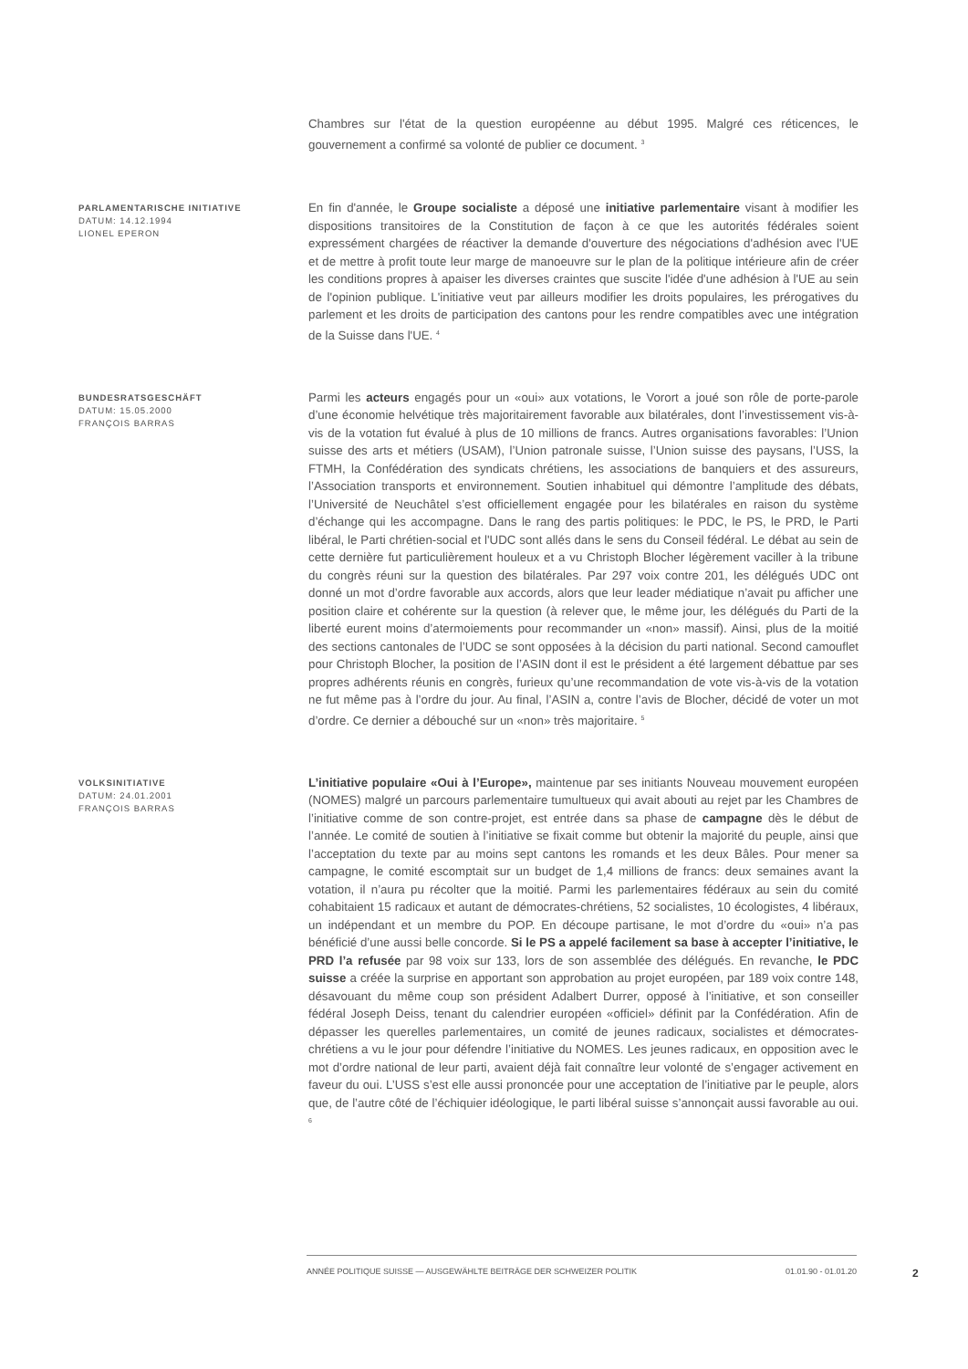Chambres sur l'état de la question européenne au début 1995. Malgré ces réticences, le gouvernement a confirmé sa volonté de publier ce document. <sup>3</sup>
PARLAMENTARISCHE INITIATIVE
DATUM: 14.12.1994
LIONEL EPERON
En fin d'année, le Groupe socialiste a déposé une initiative parlementaire visant à modifier les dispositions transitoires de la Constitution de façon à ce que les autorités fédérales soient expressément chargées de réactiver la demande d'ouverture des négociations d'adhésion avec l'UE et de mettre à profit toute leur marge de manoeuvre sur le plan de la politique intérieure afin de créer les conditions propres à apaiser les diverses craintes que suscite l'idée d'une adhésion à l'UE au sein de l'opinion publique. L'initiative veut par ailleurs modifier les droits populaires, les prérogatives du parlement et les droits de participation des cantons pour les rendre compatibles avec une intégration de la Suisse dans l'UE. <sup>4</sup>
BUNDESRATSGESCHÄFT
DATUM: 15.05.2000
FRANÇOIS BARRAS
Parmi les acteurs engagés pour un «oui» aux votations, le Vorort a joué son rôle de porte-parole d’une économie helvétique très majoritairement favorable aux bilatérales, dont l’investissement vis-à-vis de la votation fut évalué à plus de 10 millions de francs. Autres organisations favorables: l’Union suisse des arts et métiers (USAM), l’Union patronale suisse, l’Union suisse des paysans, l’USS, la FTMH, la Confédération des syndicats chrétiens, les associations de banquiers et des assureurs, l’Association transports et environnement. Soutien inhabituel qui démontre l’amplitude des débats, l’Université de Neuchâtel s’est officiellement engagée pour les bilatérales en raison du système d’échange qui les accompagne. Dans le rang des partis politiques: le PDC, le PS, le PRD, le Parti libéral, le Parti chrétien-social et l'UDC sont allés dans le sens du Conseil fédéral. Le débat au sein de cette dernière fut particulièrement houleux et a vu Christoph Blocher légèrement vaciller à la tribune du congrès réuni sur la question des bilatérales. Par 297 voix contre 201, les délégués UDC ont donné un mot d’ordre favorable aux accords, alors que leur leader médiatique n’avait pu afficher une position claire et cohérente sur la question (à relever que, le même jour, les délégués du Parti de la liberté eurent moins d’atermoiements pour recommander un «non» massif). Ainsi, plus de la moitié des sections cantonales de l’UDC se sont opposées à la décision du parti national. Second camouflet pour Christoph Blocher, la position de l’ASIN dont il est le président a été largement débattue par ses propres adhérents réunis en congrès, furieux qu’une recommandation de vote vis-à-vis de la votation ne fut même pas à l’ordre du jour. Au final, l’ASIN a, contre l’avis de Blocher, décidé de voter un mot d’ordre. Ce dernier a débouché sur un «non» très majoritaire. <sup>5</sup>
VOLKSINITIATIVE
DATUM: 24.01.2001
FRANÇOIS BARRAS
L’initiative populaire «Oui à l’Europe», maintenue par ses initiants Nouveau mouvement européen (NOMES) malgré un parcours parlementaire tumultueux qui avait abouti au rejet par les Chambres de l’initiative comme de son contre-projet, est entrée dans sa phase de campagne dès le début de l’année. Le comité de soutien à l’initiative se fixait comme but obtenir la majorité du peuple, ainsi que l’acceptation du texte par au moins sept cantons les romands et les deux Bâles. Pour mener sa campagne, le comité escomptait sur un budget de 1,4 millions de francs: deux semaines avant la votation, il n’aura pu récolter que la moitié. Parmi les parlementaires fédéraux au sein du comité cohabitaient 15 radicaux et autant de démocrates-chrétiens, 52 socialistes, 10 écologistes, 4 libéraux, un indépendant et un membre du POP. En découpe partisane, le mot d’ordre du «oui» n’a pas bénéficié d’une aussi belle concorde. Si le PS a appelé facilement sa base à accepter l’initiative, le PRD l’a refusée par 98 voix sur 133, lors de son assemblée des délégués. En revanche, le PDC suisse a créée la surprise en apportant son approbation au projet européen, par 189 voix contre 148, désavouant du même coup son président Adalbert Durrer, opposé à l’initiative, et son conseiller fédéral Joseph Deiss, tenant du calendrier européen «officiel» définit par la Confédération. Afin de dépasser les querelles parlementaires, un comité de jeunes radicaux, socialistes et démocrates-chrétiens a vu le jour pour défendre l’initiative du NOMES. Les jeunes radicaux, en opposition avec le mot d’ordre national de leur parti, avaient déjà fait connaître leur volonté de s’engager activement en faveur du oui. L’USS s’est elle aussi prononcée pour une acceptation de l’initiative par le peuple, alors que, de l’autre côté de l’échiquier idéologique, le parti libéral suisse s’annonçait aussi favorable au oui. <sup>6</sup>
ANNÉE POLITIQUE SUISSE — AUSGEWÄHLTE BEITRÄGE DER SCHWEIZER POLITIK 01.01.90 - 01.01.20
2